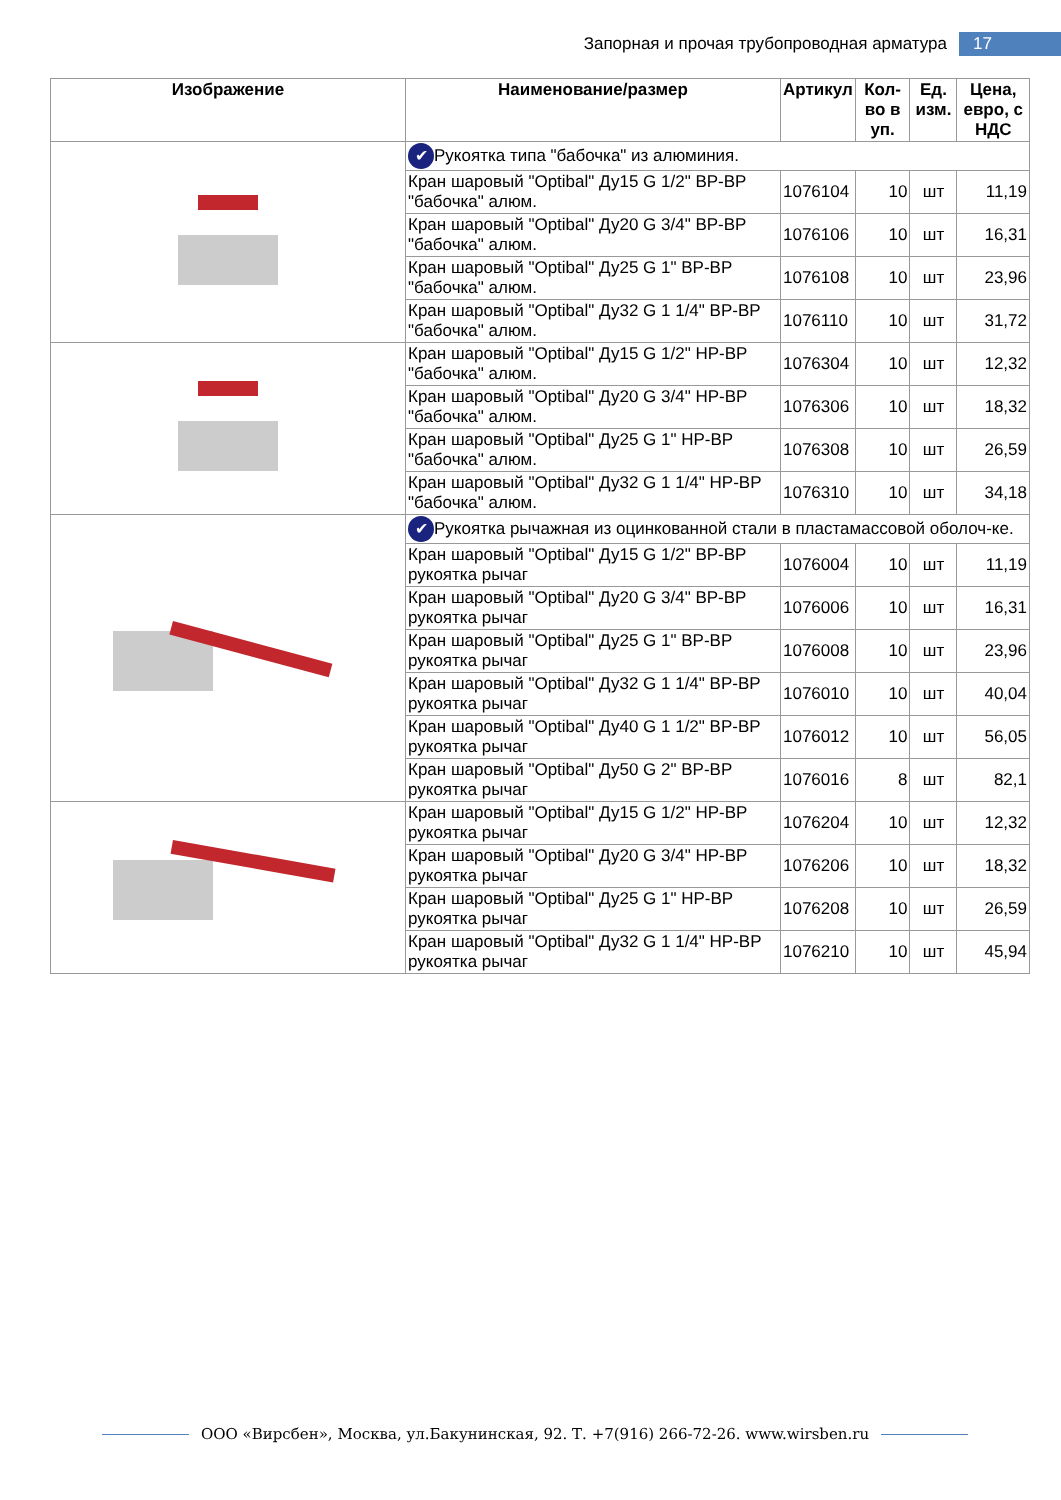Запорная и прочая трубопроводная арматура 17
| Изображение | Наименование/размер | Артикул | Кол-во в уп. | Ед. изм. | Цена, евро, с НДС |
| --- | --- | --- | --- | --- | --- |
| | ✔ Рукоятка типа "бабочка" из алюминия. | | | | |
| | Кран шаровый "Optibal" Ду15 G 1/2" ВР-ВР "бабочка" алюм. | 1076104 | 10 | шт | 11,19 |
| | Кран шаровый "Optibal" Ду20 G 3/4" ВР-ВР "бабочка" алюм. | 1076106 | 10 | шт | 16,31 |
| | Кран шаровый "Optibal" Ду25 G 1" ВР-ВР "бабочка" алюм. | 1076108 | 10 | шт | 23,96 |
| | Кран шаровый "Optibal" Ду32 G 1 1/4" ВР-ВР "бабочка" алюм. | 1076110 | 10 | шт | 31,72 |
| | Кран шаровый "Optibal" Ду15 G 1/2" НР-ВР "бабочка" алюм. | 1076304 | 10 | шт | 12,32 |
| | Кран шаровый "Optibal" Ду20 G 3/4" НР-ВР "бабочка" алюм. | 1076306 | 10 | шт | 18,32 |
| | Кран шаровый "Optibal" Ду25 G 1" НР-ВР "бабочка" алюм. | 1076308 | 10 | шт | 26,59 |
| | Кран шаровый "Optibal" Ду32 G 1 1/4" НР-ВР "бабочка" алюм. | 1076310 | 10 | шт | 34,18 |
| | ✔ Рукоятка рычажная из оцинкованной стали в пластамассовой оболоч-ке. | | | | |
| | Кран шаровый "Optibal" Ду15 G 1/2" ВР-ВР рукоятка рычаг | 1076004 | 10 | шт | 11,19 |
| | Кран шаровый "Optibal" Ду20 G 3/4" ВР-ВР рукоятка рычаг | 1076006 | 10 | шт | 16,31 |
| | Кран шаровый "Optibal" Ду25 G 1" ВР-ВР рукоятка рычаг | 1076008 | 10 | шт | 23,96 |
| | Кран шаровый "Optibal" Ду32 G 1 1/4" ВР-ВР рукоятка рычаг | 1076010 | 10 | шт | 40,04 |
| | Кран шаровый "Optibal" Ду40 G 1 1/2" ВР-ВР рукоятка рычаг | 1076012 | 10 | шт | 56,05 |
| | Кран шаровый "Optibal" Ду50 G 2" ВР-ВР рукоятка рычаг | 1076016 | 8 | шт | 82,1 |
| | Кран шаровый "Optibal" Ду15 G 1/2" НР-ВР рукоятка рычаг | 1076204 | 10 | шт | 12,32 |
| | Кран шаровый "Optibal" Ду20 G 3/4" НР-ВР рукоятка рычаг | 1076206 | 10 | шт | 18,32 |
| | Кран шаровый "Optibal" Ду25 G 1" НР-ВР рукоятка рычаг | 1076208 | 10 | шт | 26,59 |
| | Кран шаровый "Optibal" Ду32 G 1 1/4" НР-ВР рукоятка рычаг | 1076210 | 10 | шт | 45,94 |
ООО «Вирсбен», Москва, ул.Бакунинская, 92. Т. +7(916) 266-72-26. www.wirsben.ru